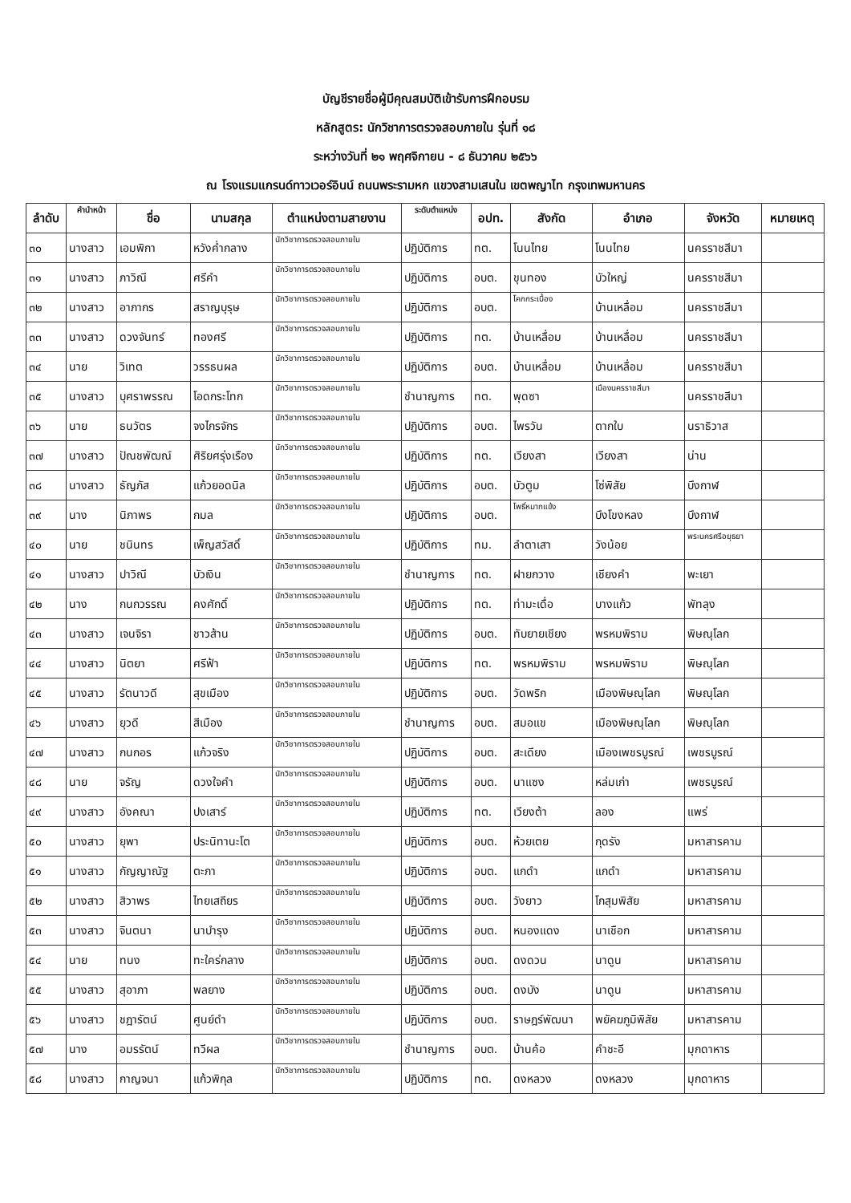บัญชีรายชื่อผู้มีคุณสมบัติเข้ารับการฝึกอบรม
หลักสูตร: นักวิชาการตรวจสอบภายใน รุ่นที่ ๑๘
ระหว่างวันที่ ๒๑ พฤศจิกายน - ๘ ธันวาคม ๒๕๖๖
ณ โรงแรมแกรนด์ทาวเวอร์อินน์ ถนนพระรามหก แขวงสามเสนใน เขตพญาไท กรุงเทพมหานคร
| ลำดับ | คำนำหน้า | ชื่อ | นามสกุล | ตำแหน่งตามสายงาน | ระดับตำแหน่ง | อปท. | สังกัด | อำเภอ | จังหวัด | หมายเหตุ |
| --- | --- | --- | --- | --- | --- | --- | --- | --- | --- | --- |
| ๓๐ | นางสาว | เอมพิกา | หวังค่ำกลาง | นักวิชาการตรวจสอบภายใน | ปฏิบัติการ | ทต. | โนนไทย | โนนไทย | นครราชสีมา | |
| ๓๑ | นางสาว | ภาวิณี | ศรีคำ | นักวิชาการตรวจสอบภายใน | ปฏิบัติการ | อบต. | ขุนทอง | บัวใหญ่ | นครราชสีมา | |
| ๓๒ | นางสาว | อาภากร | สราญบุรุษ | นักวิชาการตรวจสอบภายใน | ปฏิบัติการ | อบต. | โคกกระเบื้อง | บ้านเหลื่อม | นครราชสีมา | |
| ๓๓ | นางสาว | ดวงจันทร์ | ทองศรี | นักวิชาการตรวจสอบภายใน | ปฏิบัติการ | ทต. | บ้านเหลื่อม | บ้านเหลื่อม | นครราชสีมา | |
| ๓๔ | นาย | วิเทต | วรรธนผล | นักวิชาการตรวจสอบภายใน | ปฏิบัติการ | อบต. | บ้านเหลื่อม | บ้านเหลื่อม | นครราชสีมา | |
| ๓๕ | นางสาว | บุศราพรรณ | โอดกระโทก | นักวิชาการตรวจสอบภายใน | ชำนาญการ | ทต. | พุดซา | เมืองนครราชสีมา | นครราชสีมา | |
| ๓๖ | นาย | ธนวัตร | จงไกรจักร | นักวิชาการตรวจสอบภายใน | ปฏิบัติการ | อบต. | ไพรวัน | ตากใบ | นราธิวาส | |
| ๓๗ | นางสาว | ปัณชพัฒณ์ | ศิริยศรุ่งเรือง | นักวิชาการตรวจสอบภายใน | ปฏิบัติการ | ทต. | เวียงสา | เวียงสา | น่าน | |
| ๓๘ | นางสาว | ธัญภัส | แก้วยอดนิล | นักวิชาการตรวจสอบภายใน | ปฏิบัติการ | อบต. | บัวตูม | โซ่พิสัย | บึงกาฬ | |
| ๓๙ | นาง | นิภาพร | กมล | นักวิชาการตรวจสอบภายใน | ปฏิบัติการ | อบต. | โพธิ์หมากแข้ง | บึงโขงหลง | บึงกาฬ | |
| ๔๐ | นาย | ชนินทร | เพ็ญสวัสดิ์ | นักวิชาการตรวจสอบภายใน | ปฏิบัติการ | ทม. | ลำตาเสา | วังน้อย | พระนครศรีอยุธยา | |
| ๔๑ | นางสาว | ปาวิณี | บัวเงิน | นักวิชาการตรวจสอบภายใน | ชำนาญการ | ทต. | ฝายกวาง | เชียงคำ | พะเยา | |
| ๔๒ | นาง | กนกวรรณ | คงศักดิ์ | นักวิชาการตรวจสอบภายใน | ปฏิบัติการ | ทต. | ท่ามะเดื่อ | บางแก้ว | พัทลุง | |
| ๔๓ | นางสาว | เจนจิรา | ชาวส้าน | นักวิชาการตรวจสอบภายใน | ปฏิบัติการ | อบต. | ทับยายเชียง | พรหมพิราม | พิษณุโลก | |
| ๔๔ | นางสาว | นิตยา | ศรีฟ้า | นักวิชาการตรวจสอบภายใน | ปฏิบัติการ | ทต. | พรหมพิราม | พรหมพิราม | พิษณุโลก | |
| ๔๕ | นางสาว | รัตนาวดี | สุขเมือง | นักวิชาการตรวจสอบภายใน | ปฏิบัติการ | อบต. | วัดพริก | เมืองพิษณุโลก | พิษณุโลก | |
| ๔๖ | นางสาว | ยุวดี | สีเมือง | นักวิชาการตรวจสอบภายใน | ชำนาญการ | อบต. | สมอแข | เมืองพิษณุโลก | พิษณุโลก | |
| ๔๗ | นางสาว | กนกอร | แก้วจริง | นักวิชาการตรวจสอบภายใน | ปฏิบัติการ | อบต. | สะเดียง | เมืองเพชรบูรณ์ | เพชรบูรณ์ | |
| ๔๘ | นาย | จรัญ | ดวงใจคำ | นักวิชาการตรวจสอบภายใน | ปฏิบัติการ | อบต. | นาแซง | หล่มเก่า | เพชรบูรณ์ | |
| ๔๙ | นางสาว | อังคณา | ปงเสาร์ | นักวิชาการตรวจสอบภายใน | ปฏิบัติการ | ทต. | เวียงต้า | ลอง | แพร่ | |
| ๕๐ | นางสาว | ยุพา | ประนิทานะโต | นักวิชาการตรวจสอบภายใน | ปฏิบัติการ | อบต. | ห้วยเตย | กุดรัง | มหาสารคาม | |
| ๕๑ | นางสาว | กัญญาณัฐ | ตะภา | นักวิชาการตรวจสอบภายใน | ปฏิบัติการ | อบต. | แกดำ | แกดำ | มหาสารคาม | |
| ๕๒ | นางสาว | สิวาพร | ไทยเสถียร | นักวิชาการตรวจสอบภายใน | ปฏิบัติการ | อบต. | วังยาว | โกสุมพิสัย | มหาสารคาม | |
| ๕๓ | นางสาว | จินตนา | นาบำรุง | นักวิชาการตรวจสอบภายใน | ปฏิบัติการ | อบต. | หนองแดง | นาเชือก | มหาสารคาม | |
| ๕๔ | นาย | ทนง | ทะใคร่กลาง | นักวิชาการตรวจสอบภายใน | ปฏิบัติการ | อบต. | ดงดวน | นาดูน | มหาสารคาม | |
| ๕๕ | นางสาว | สุอาภา | พลยาง | นักวิชาการตรวจสอบภายใน | ปฏิบัติการ | อบต. | ดงบัง | นาดูน | มหาสารคาม | |
| ๕๖ | นางสาว | ชฎารัตน์ | ศูนย์ดำ | นักวิชาการตรวจสอบภายใน | ปฏิบัติการ | อบต. | ราษฎร์พัฒนา | พยัคฆภูมิพิสัย | มหาสารคาม | |
| ๕๗ | นาง | อมรรัตน์ | ทวีผล | นักวิชาการตรวจสอบภายใน | ชำนาญการ | อบต. | บ้านค้อ | คำชะอี | มุกดาหาร | |
| ๕๘ | นางสาว | กาญจนา | แก้วพิกุล | นักวิชาการตรวจสอบภายใน | ปฏิบัติการ | ทต. | ดงหลวง | ดงหลวง | มุกดาหาร | |